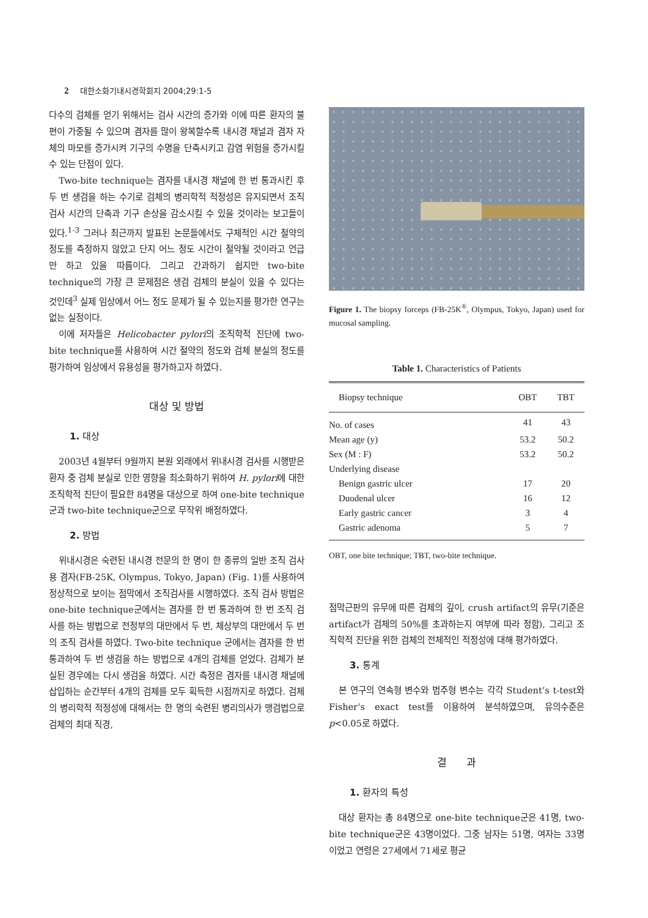2 대한소화기내시경학회지 2004;29:1-5
다수의 검체를 얻기 위해서는 검사 시간의 증가와 이에 따른 환자의 불편이 가중될 수 있으며 겸자를 많이 왕복할수록 내시경 채널과 겸자 자체의 마모를 증가시켜 기구의 수명을 단축시키고 감염 위험을 증가시킬 수 있는 단점이 있다.
Two-bite technique는 겸자를 내시경 채널에 한 번 통과시킨 후 두 번 생검을 하는 수기로 검체의 병리학적 적정성은 유지되면서 조직 검사 시간의 단축과 기구 손상을 감소시킬 수 있을 것이라는 보고들이 있다.<sup>1-3</sup> 그러나 최근까지 발표된 논문들에서도 구체적인 시간 절약의 정도를 측정하지 않았고 단지 어느 정도 시간이 절약될 것이라고 언급만 하고 있을 따름이다. 그리고 간과하기 쉽지만 two-bite technique의 가장 큰 문제점은 생검 검체의 분실이 있을 수 있다는 것인데<sup>3</sup> 실제 임상에서 어느 정도 문제가 될 수 있는지를 평가한 연구는 없는 실정이다.
이에 저자들은 Helicobacter pylori의 조직학적 진단에 two-bite technique를 사용하여 시간 절약의 정도와 검체 분실의 정도를 평가하여 임상에서 유용성을 평가하고자 하였다.
대상 및 방법
1. 대상
2003년 4월부터 9월까지 본원 외래에서 위내시경 검사를 시행받은 환자 중 검체 분실로 인한 영향을 최소화하기 위하여 H. pylori에 대한 조직학적 진단이 필요한 84명을 대상으로 하여 one-bite technique군과 two-bite technique군으로 무작위 배정하였다.
2. 방법
위내시경은 숙련된 내시경 전문의 한 명이 한 종류의 일반 조직 검사용 겸자(FB-25K, Olympus, Tokyo, Japan) (Fig. 1)를 사용하여 정상적으로 보이는 점막에서 조직검사를 시행하였다. 조직 검사 방법은 one-bite technique군에서는 겸자를 한 번 통과하여 한 번 조직 검사를 하는 방법으로 전정부의 대만에서 두 번, 체상부의 대만에서 두 번의 조직 검사를 하였다. Two-bite technique 군에서는 겸자를 한 번 통과하여 두 번 생검을 하는 방법으로 4개의 검체를 얻었다. 검체가 분실된 경우에는 다시 생검을 하였다. 시간 측정은 겸자를 내시경 채널에 삽입하는 순간부터 4개의 검체를 모두 획득한 시점까지로 하였다. 검체의 병리학적 적정성에 대해서는 한 명의 숙련된 병리의사가 맹검법으로 검체의 최대 직경,
Figure 1. The biopsy forceps (FB-25K<sup>®</sup>, Olympus, Tokyo, Japan) used for mucosal sampling.
Table 1. Characteristics of Patients
| Biopsy technique | OBT | TBT |
| --- | --- | --- |
| No. of cases | 41 | 43 |
| Mean age (y) | 53.2 | 50.2 |
| Sex (M : F) | 53.2 | 50.2 |
| Underlying disease | | |
| Benign gastric ulcer | 17 | 20 |
| Duodenal ulcer | 16 | 12 |
| Early gastric cancer | 3 | 4 |
| Gastric adenoma | 5 | 7 |
OBT, one bite technique; TBT, two-bite technique.
점막근판의 유무에 따른 검체의 깊이, crush artifact의 유무(기준은 artifact가 검체의 50%를 초과하는지 여부에 따라 정함), 그리고 조직학적 진단을 위한 검체의 전체적인 적정성에 대해 평가하였다.
3. 통계
본 연구의 연속형 변수와 범주형 변수는 각각 Student’s t-test와 Fisher’s exact test를 이용하여 분석하였으며, 유의수준은 p<0.05로 하였다.
결 과
1. 환자의 특성
대상 환자는 총 84명으로 one-bite technique군은 41명, two-bite technique군은 43명이었다. 그중 남자는 51명, 여자는 33명이었고 연령은 27세에서 71세로 평균